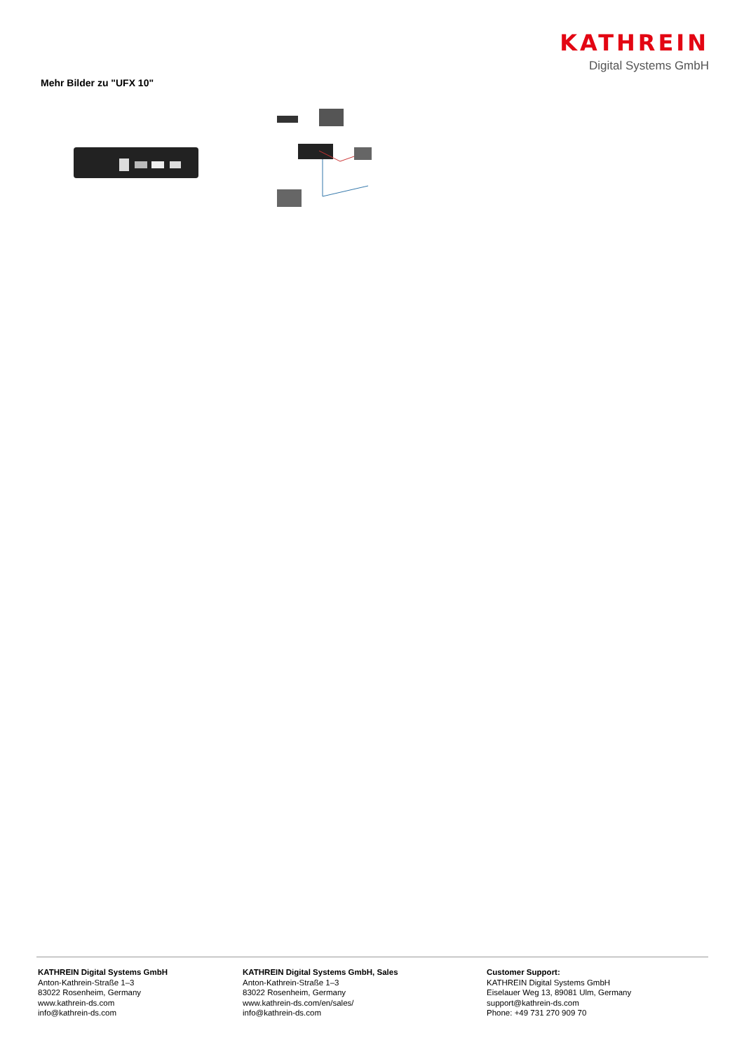KATHREIN
Digital Systems GmbH
Mehr Bilder zu "UFX 10"
KATHREIN Digital Systems GmbH
Anton-Kathrein-Straße 1–3
83022 Rosenheim, Germany
www.kathrein-ds.com
info@kathrein-ds.com
KATHREIN Digital Systems GmbH, Sales
Anton-Kathrein-Straße 1–3
83022 Rosenheim, Germany
www.kathrein-ds.com/en/sales/
info@kathrein-ds.com
Customer Support:
KATHREIN Digital Systems GmbH
Eiselauer Weg 13, 89081 Ulm, Germany
support@kathrein-ds.com
Phone: +49 731 270 909 70